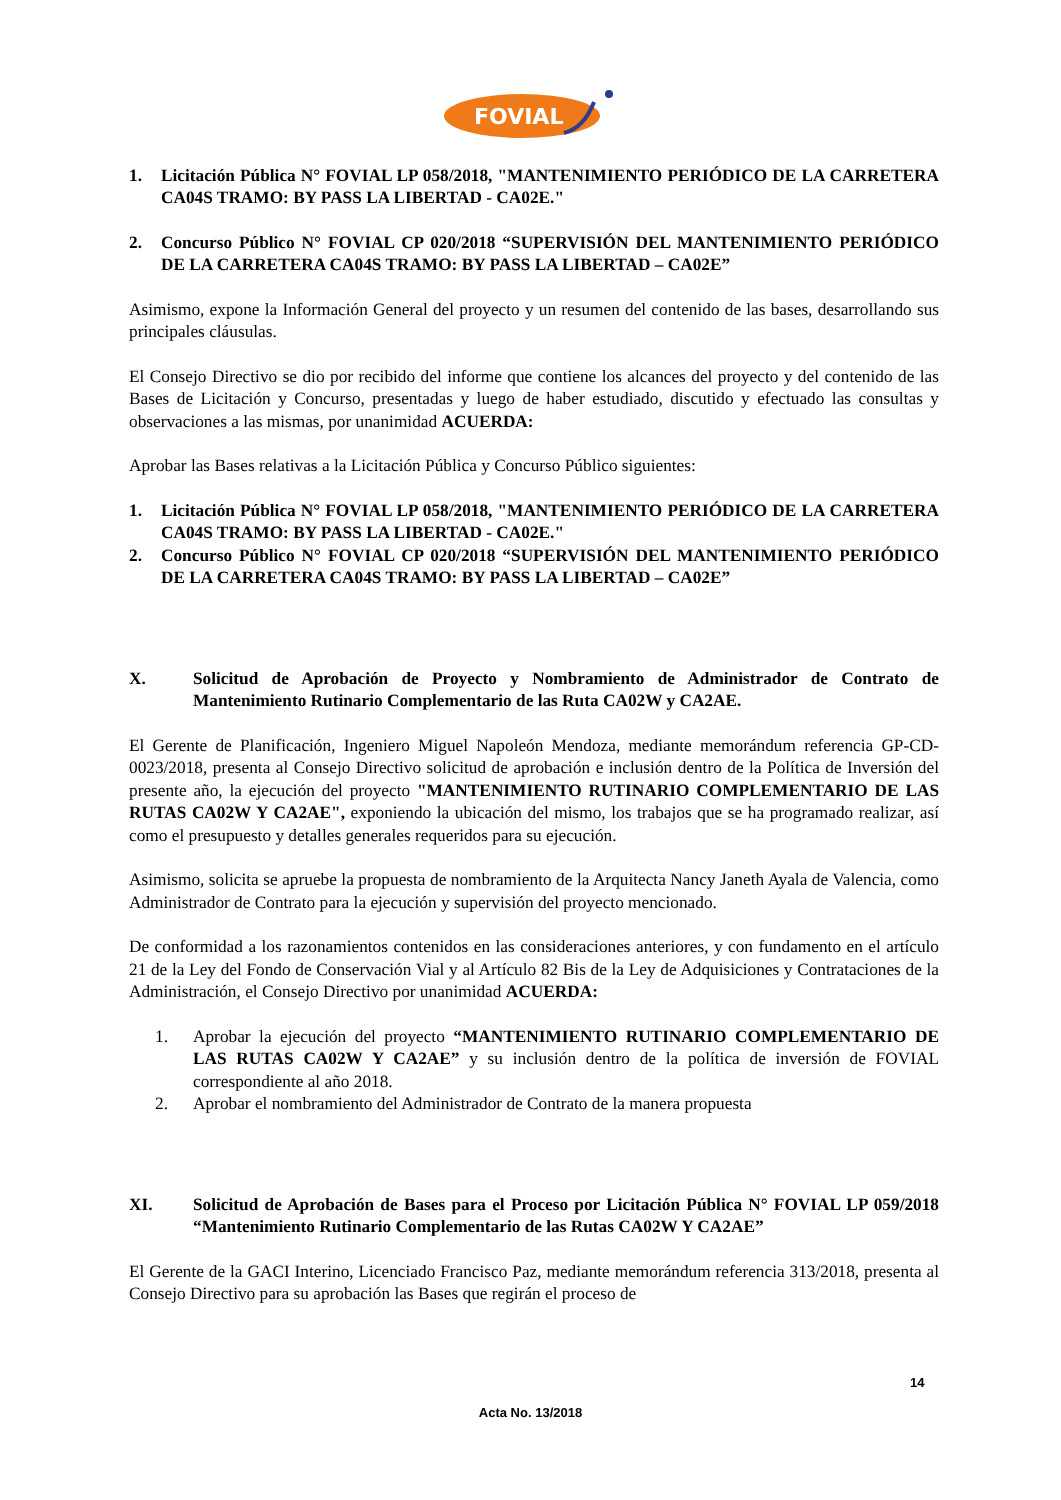FOVIAL
1. Licitación Pública N° FOVIAL LP 058/2018, "MANTENIMIENTO PERIÓDICO DE LA CARRETERA CA04S TRAMO: BY PASS LA LIBERTAD - CA02E."
2. Concurso Público N° FOVIAL CP 020/2018 “SUPERVISIÓN DEL MANTENIMIENTO PERIÓDICO DE LA CARRETERA CA04S TRAMO: BY PASS LA LIBERTAD – CA02E”
Asimismo, expone la Información General del proyecto y un resumen del contenido de las bases, desarrollando sus principales cláusulas.
El Consejo Directivo se dio por recibido del informe que contiene los alcances del proyecto y del contenido de las Bases de Licitación y Concurso, presentadas y luego de haber estudiado, discutido y efectuado las consultas y observaciones a las mismas, por unanimidad ACUERDA:
Aprobar las Bases relativas a la Licitación Pública y Concurso Público siguientes:
1. Licitación Pública N° FOVIAL LP 058/2018, "MANTENIMIENTO PERIÓDICO DE LA CARRETERA CA04S TRAMO: BY PASS LA LIBERTAD - CA02E."
2. Concurso Público N° FOVIAL CP 020/2018 “SUPERVISIÓN DEL MANTENIMIENTO PERIÓDICO DE LA CARRETERA CA04S TRAMO: BY PASS LA LIBERTAD – CA02E”
X. Solicitud de Aprobación de Proyecto y Nombramiento de Administrador de Contrato de Mantenimiento Rutinario Complementario de las Ruta CA02W y CA2AE.
El Gerente de Planificación, Ingeniero Miguel Napoleón Mendoza, mediante memorándum referencia GP-CD-0023/2018, presenta al Consejo Directivo solicitud de aprobación e inclusión dentro de la Política de Inversión del presente año, la ejecución del proyecto "MANTENIMIENTO RUTINARIO COMPLEMENTARIO DE LAS RUTAS CA02W Y CA2AE", exponiendo la ubicación del mismo, los trabajos que se ha programado realizar, así como el presupuesto y detalles generales requeridos para su ejecución.
Asimismo, solicita se apruebe la propuesta de nombramiento de la Arquitecta Nancy Janeth Ayala de Valencia, como Administrador de Contrato para la ejecución y supervisión del proyecto mencionado.
De conformidad a los razonamientos contenidos en las consideraciones anteriores, y con fundamento en el artículo 21 de la Ley del Fondo de Conservación Vial y al Artículo 82 Bis de la Ley de Adquisiciones y Contrataciones de la Administración, el Consejo Directivo por unanimidad ACUERDA:
1. Aprobar la ejecución del proyecto “MANTENIMIENTO RUTINARIO COMPLEMENTARIO DE LAS RUTAS CA02W Y CA2AE” y su inclusión dentro de la política de inversión de FOVIAL correspondiente al año 2018.
2. Aprobar el nombramiento del Administrador de Contrato de la manera propuesta
XI. Solicitud de Aprobación de Bases para el Proceso por Licitación Pública N° FOVIAL LP 059/2018 “Mantenimiento Rutinario Complementario de las Rutas CA02W Y CA2AE”
El Gerente de la GACI Interino, Licenciado Francisco Paz, mediante memorándum referencia 313/2018, presenta al Consejo Directivo para su aprobación las Bases que regirán el proceso de
14
Acta No. 13/2018